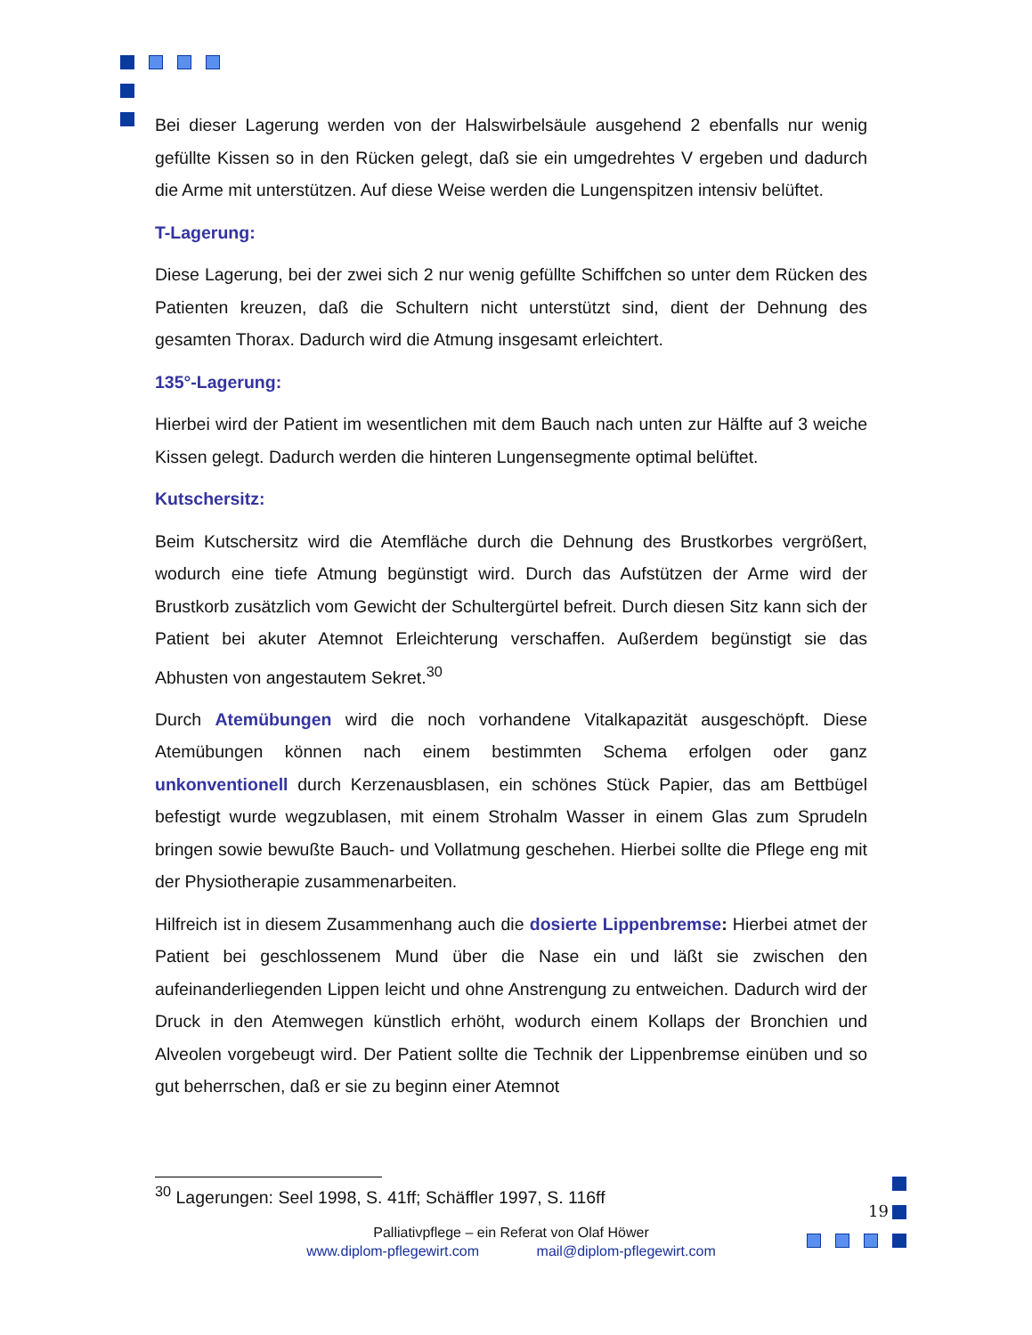Bei dieser Lagerung werden von der Halswirbelsäule ausgehend 2 ebenfalls nur wenig gefüllte Kissen so in den Rücken gelegt, daß sie ein umgedrehtes V ergeben und dadurch die Arme mit unterstützen. Auf diese Weise werden die Lungenspitzen intensiv belüftet.
T-Lagerung:
Diese Lagerung, bei der zwei sich 2 nur wenig gefüllte Schiffchen so unter dem Rücken des Patienten kreuzen, daß die Schultern nicht unterstützt sind, dient der Dehnung des gesamten Thorax. Dadurch wird die Atmung insgesamt erleichtert.
135°-Lagerung:
Hierbei wird der Patient im wesentlichen mit dem Bauch nach unten zur Hälfte auf 3 weiche Kissen gelegt. Dadurch werden die hinteren Lungensegmente optimal belüftet.
Kutschersitz:
Beim Kutschersitz wird die Atemfläche durch die Dehnung des Brustkorbes vergrößert, wodurch eine tiefe Atmung begünstigt wird. Durch das Aufstützen der Arme wird der Brustkorb zusätzlich vom Gewicht der Schultergürtel befreit. Durch diesen Sitz kann sich der Patient bei akuter Atemnot Erleichterung verschaffen. Außerdem begünstigt sie das Abhusten von angestautem Sekret.<sup>30</sup>
Durch Atemübungen wird die noch vorhandene Vitalkapazität ausgeschöpft. Diese Atemübungen können nach einem bestimmten Schema erfolgen oder ganz unkonventionell durch Kerzenausblasen, ein schönes Stück Papier, das am Bettbügel befestigt wurde wegzublasen, mit einem Strohalm Wasser in einem Glas zum Sprudeln bringen sowie bewußte Bauch- und Vollatmung geschehen. Hierbei sollte die Pflege eng mit der Physiotherapie zusammenarbeiten.
Hilfreich ist in diesem Zusammenhang auch die dosierte Lippenbremse: Hierbei atmet der Patient bei geschlossenem Mund über die Nase ein und läßt sie zwischen den aufeinanderliegenden Lippen leicht und ohne Anstrengung zu entweichen. Dadurch wird der Druck in den Atemwegen künstlich erhöht, wodurch einem Kollaps der Bronchien und Alveolen vorgebeugt wird. Der Patient sollte die Technik der Lippenbremse einüben und so gut beherrschen, daß er sie zu beginn einer Atemnot
<sup>30</sup> Lagerungen: Seel 1998, S. 41ff; Schäffler 1997, S. 116ff
Palliativpflege – ein Referat von Olaf Höwer
www.diplom-pflegewirt.com mail@diplom-pflegewirt.com
19